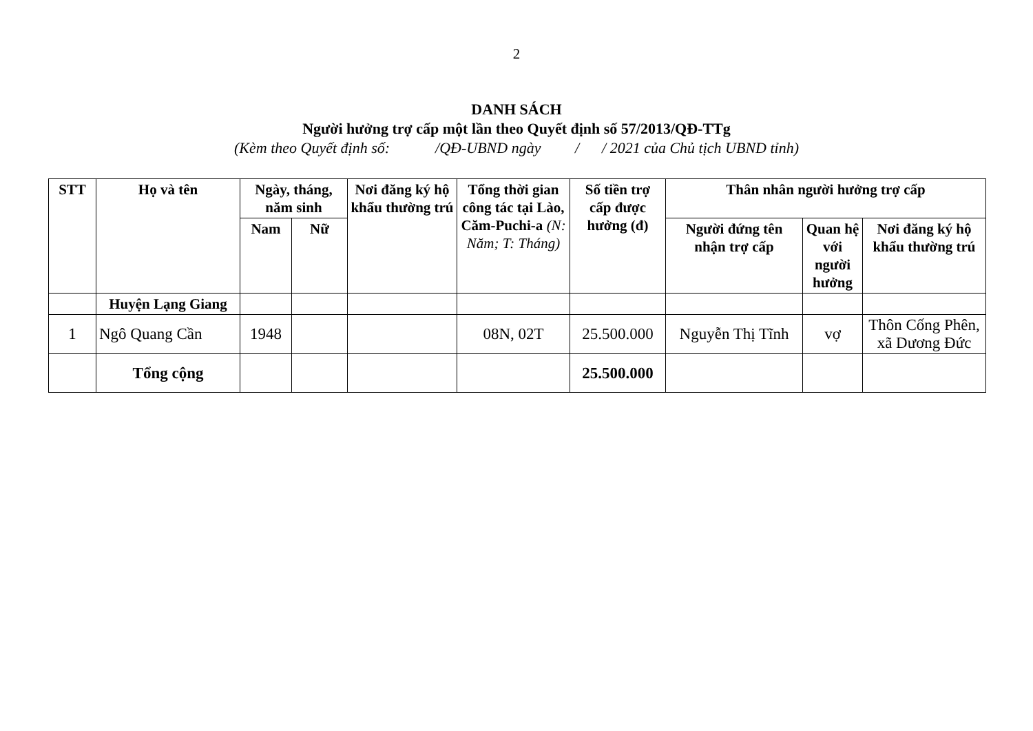2
DANH SÁCH
Người hưởng trợ cấp một lần theo Quyết định số 57/2013/QĐ-TTg
(Kèm theo Quyết định số: /QĐ-UBND ngày / / 2021 của Chủ tịch UBND tỉnh)
| STT | Họ và tên | Ngày, tháng, năm sinh | | Nơi đăng ký hộ khẩu thường trú | Tổng thời gian công tác tại Lào, Căm-Puchi-a (N: Năm; T: Tháng) | Số tiền trợ cấp được hưởng (đ) | Thân nhân người hưởng trợ cấp | | |
| --- | --- | --- | --- | --- | --- | --- | --- | --- | --- |
| | | Nam | Nữ | | | | Người đứng tên nhận trợ cấp | Quan hệ với người hưởng | Nơi đăng ký hộ khẩu thường trú |
| | Huyện Lạng Giang | | | | | | | | |
| 1 | Ngô Quang Cần | 1948 | | | 08N, 02T | 25.500.000 | Nguyễn Thị Tĩnh | vợ | Thôn Cống Phên, xã Dương Đức |
| | Tổng cộng | | | | | 25.500.000 | | | |